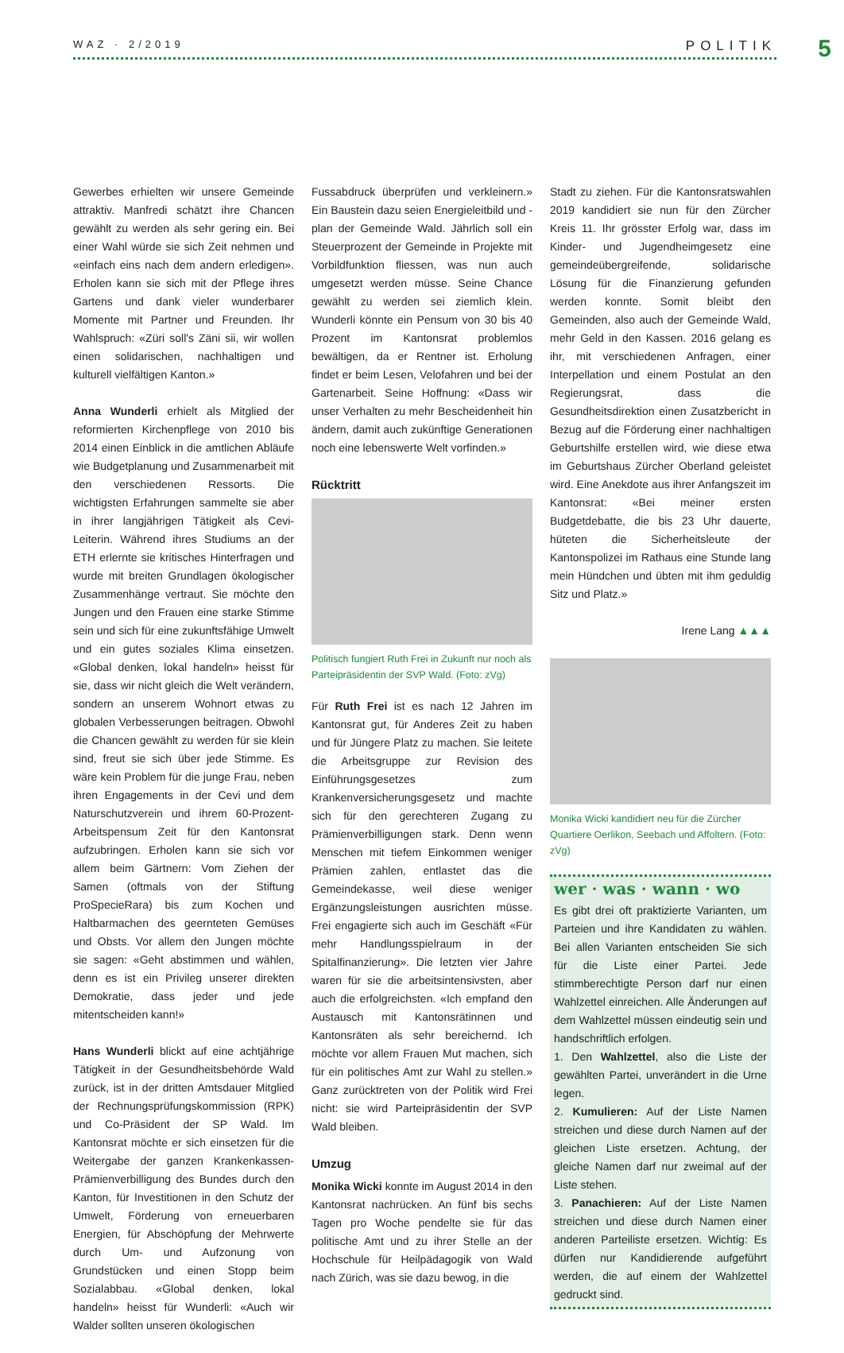WAZ · 2/2019 POLITIK 5
Gewerbes erhielten wir unsere Gemeinde attraktiv. Manfredi schätzt ihre Chancen gewählt zu werden als sehr gering ein. Bei einer Wahl würde sie sich Zeit nehmen und «einfach eins nach dem andern erledigen». Erholen kann sie sich mit der Pflege ihres Gartens und dank vieler wunderbarer Momente mit Partner und Freunden. Ihr Wahlspruch: «Züri soll's Zäni sii, wir wollen einen solidarischen, nachhaltigen und kulturell vielfältigen Kanton.»
Anna Wunderli erhielt als Mitglied der reformierten Kirchenpflege von 2010 bis 2014 einen Einblick in die amtlichen Abläufe wie Budgetplanung und Zusammenarbeit mit den verschiedenen Ressorts. Die wichtigsten Erfahrungen sammelte sie aber in ihrer langjährigen Tätigkeit als Cevi-Leiterin. Während ihres Studiums an der ETH erlernte sie kritisches Hinterfragen und wurde mit breiten Grundlagen ökologischer Zusammenhänge vertraut. Sie möchte den Jungen und den Frauen eine starke Stimme sein und sich für eine zukunftsfähige Umwelt und ein gutes soziales Klima einsetzen. «Global denken, lokal handeln» heisst für sie, dass wir nicht gleich die Welt verändern, sondern an unserem Wohnort etwas zu globalen Verbesserungen beitragen. Obwohl die Chancen gewählt zu werden für sie klein sind, freut sie sich über jede Stimme. Es wäre kein Problem für die junge Frau, neben ihren Engagements in der Cevi und dem Naturschutzverein und ihrem 60-Prozent-Arbeitspensum Zeit für den Kantonsrat aufzubringen. Erholen kann sie sich vor allem beim Gärtnern: Vom Ziehen der Samen (oftmals von der Stiftung ProSpecieRara) bis zum Kochen und Haltbarmachen des geernteten Gemüses und Obsts. Vor allem den Jungen möchte sie sagen: «Geht abstimmen und wählen, denn es ist ein Privileg unserer direkten Demokratie, dass jeder und jede mitentscheiden kann!»
Hans Wunderli blickt auf eine achtjährige Tätigkeit in der Gesundheitsbehörde Wald zurück, ist in der dritten Amtsdauer Mitglied der Rechnungsprüfungskommission (RPK) und Co-Präsident der SP Wald. Im Kantonsrat möchte er sich einsetzen für die Weitergabe der ganzen Krankenkassen-Prämienverbilligung des Bundes durch den Kanton, für Investitionen in den Schutz der Umwelt, Förderung von erneuerbaren Energien, für Abschöpfung der Mehrwerte durch Um- und Aufzonung von Grundstücken und einen Stopp beim Sozialabbau. «Global denken, lokal handeln» heisst für Wunderli: «Auch wir Walder sollten unseren ökologischen
Fussabdruck überprüfen und verkleinern.» Ein Baustein dazu seien Energieleitbild und -plan der Gemeinde Wald. Jährlich soll ein Steuerprozent der Gemeinde in Projekte mit Vorbildfunktion fliessen, was nun auch umgesetzt werden müsse. Seine Chance gewählt zu werden sei ziemlich klein. Wunderli könnte ein Pensum von 30 bis 40 Prozent im Kantonsrat problemlos bewältigen, da er Rentner ist. Erholung findet er beim Lesen, Velofahren und bei der Gartenarbeit. Seine Hoffnung: «Dass wir unser Verhalten zu mehr Bescheidenheit hin ändern, damit auch zukünftige Generationen noch eine lebenswerte Welt vorfinden.»
Rücktritt
Politisch fungiert Ruth Frei in Zukunft nur noch als Parteipräsidentin der SVP Wald. (Foto: zVg)
Für Ruth Frei ist es nach 12 Jahren im Kantonsrat gut, für Anderes Zeit zu haben und für Jüngere Platz zu machen. Sie leitete die Arbeitsgruppe zur Revision des Einführungsgesetzes zum Krankenversicherungsgesetz und machte sich für den gerechteren Zugang zu Prämienverbilligungen stark. Denn wenn Menschen mit tiefem Einkommen weniger Prämien zahlen, entlastet das die Gemeindekasse, weil diese weniger Ergänzungsleistungen ausrichten müsse. Frei engagierte sich auch im Geschäft «Für mehr Handlungsspielraum in der Spitalfinanzierung». Die letzten vier Jahre waren für sie die arbeitsintensivsten, aber auch die erfolgreichsten. «Ich empfand den Austausch mit Kantonsrätinnen und Kantonsräten als sehr bereichernd. Ich möchte vor allem Frauen Mut machen, sich für ein politisches Amt zur Wahl zu stellen.» Ganz zurücktreten von der Politik wird Frei nicht: sie wird Parteipräsidentin der SVP Wald bleiben.
Umzug
Monika Wicki konnte im August 2014 in den Kantonsrat nachrücken. An fünf bis sechs Tagen pro Woche pendelte sie für das politische Amt und zu ihrer Stelle an der Hochschule für Heilpädagogik von Wald nach Zürich, was sie dazu bewog, in die
Stadt zu ziehen. Für die Kantonsratswahlen 2019 kandidiert sie nun für den Zürcher Kreis 11. Ihr grösster Erfolg war, dass im Kinder- und Jugendheimgesetz eine gemeindeübergreifende, solidarische Lösung für die Finanzierung gefunden werden konnte. Somit bleibt den Gemeinden, also auch der Gemeinde Wald, mehr Geld in den Kassen. 2016 gelang es ihr, mit verschiedenen Anfragen, einer Interpellation und einem Postulat an den Regierungsrat, dass die Gesundheitsdirektion einen Zusatzbericht in Bezug auf die Förderung einer nachhaltigen Geburtshilfe erstellen wird, wie diese etwa im Geburtshaus Zürcher Oberland geleistet wird. Eine Anekdote aus ihrer Anfangszeit im Kantonsrat: «Bei meiner ersten Budgetdebatte, die bis 23 Uhr dauerte, hüteten die Sicherheitsleute der Kantonspolizei im Rathaus eine Stunde lang mein Hündchen und übten mit ihm geduldig Sitz und Platz.»
Irene Lang ▲▲▲
Monika Wicki kandidiert neu für die Zürcher Quartiere Oerlikon, Seebach und Affoltern. (Foto: zVg)
wer · was · wann · wo
Es gibt drei oft praktizierte Varianten, um Parteien und ihre Kandidaten zu wählen. Bei allen Varianten entscheiden Sie sich für die Liste einer Partei. Jede stimmberechtigte Person darf nur einen Wahlzettel einreichen. Alle Änderungen auf dem Wahlzettel müssen eindeutig sein und handschriftlich erfolgen.
1. Den Wahlzettel, also die Liste der gewählten Partei, unverändert in die Urne legen.
2. Kumulieren: Auf der Liste Namen streichen und diese durch Namen auf der gleichen Liste ersetzen. Achtung, der gleiche Namen darf nur zweimal auf der Liste stehen.
3. Panachieren: Auf der Liste Namen streichen und diese durch Namen einer anderen Parteiliste ersetzen. Wichtig: Es dürfen nur Kandidierende aufgeführt werden, die auf einem der Wahlzettel gedruckt sind.